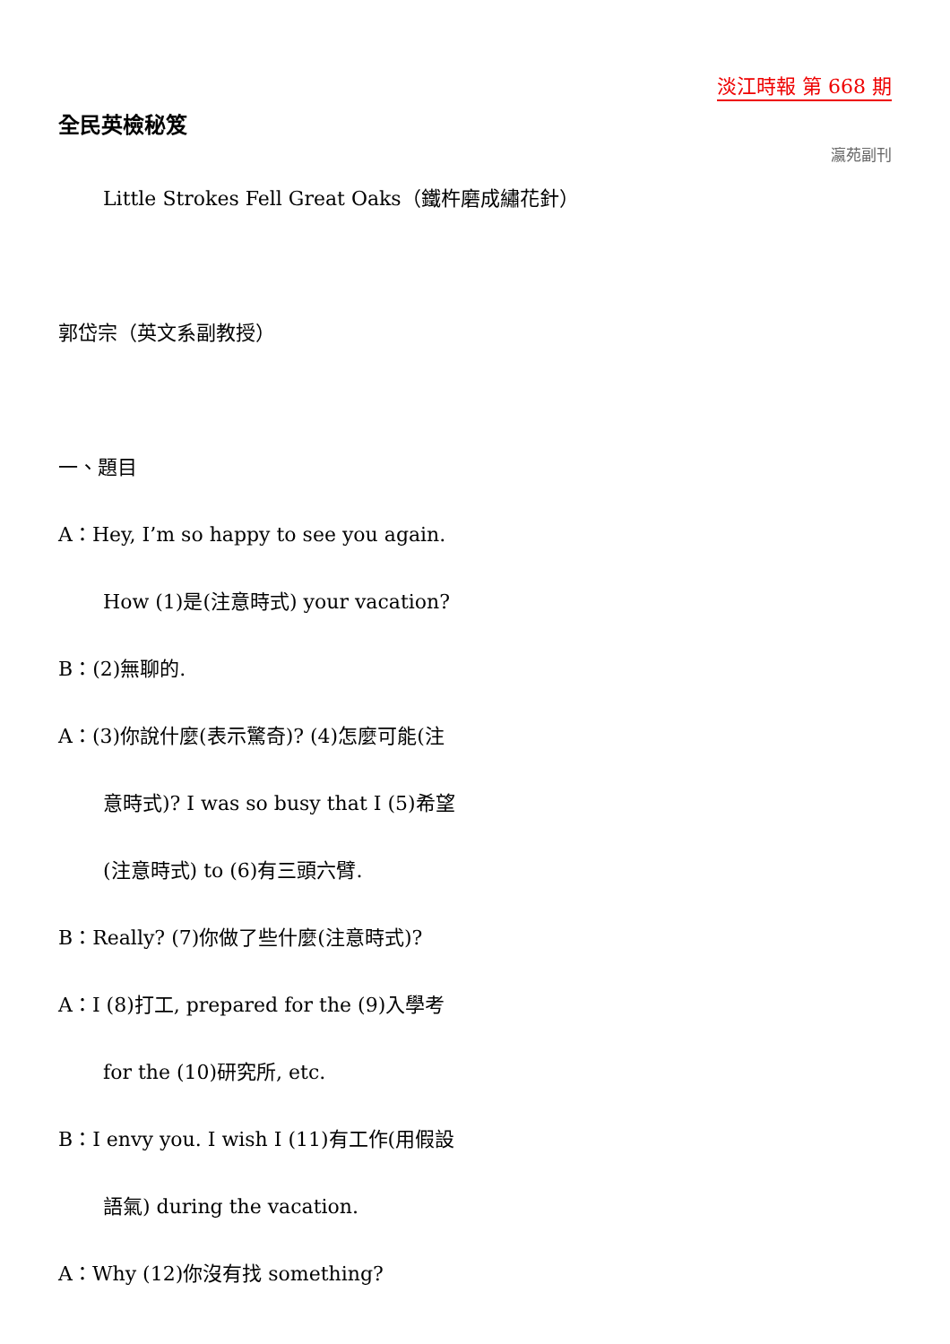淡江時報 第 668 期
全民英檢秘笈
瀛苑副刊
Little Strokes Fell Great Oaks（鐵杵磨成繡花針）
郭岱宗（英文系副教授）
一、題目
A：Hey, I’m so happy to see you again.
How (1)是(注意時式) your vacation?
B：(2)無聊的.
A：(3)你說什麼(表示驚奇)? (4)怎麼可能(注
意時式)? I was so busy that I (5)希望
(注意時式) to (6)有三頭六臂.
B：Really? (7)你做了些什麼(注意時式)?
A：I (8)打工, prepared for the (9)入學考
for the (10)研究所, etc.
B：I envy you. I wish I (11)有工作(用假設
語氣) during the vacation.
A：Why (12)你沒有找 something?